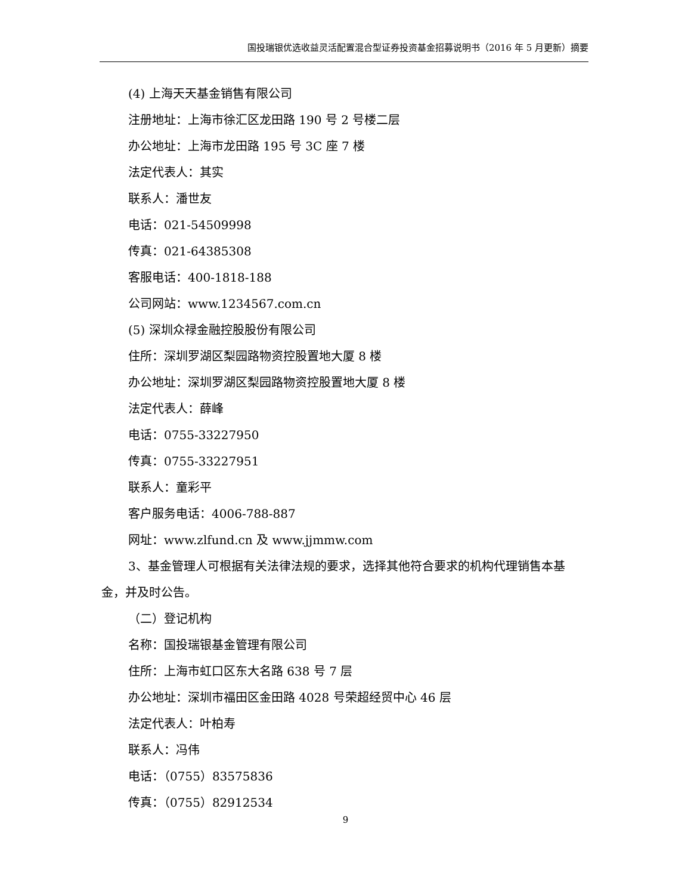国投瑞银优选收益灵活配置混合型证券投资基金招募说明书（2016 年 5 月更新）摘要
(4) 上海天天基金销售有限公司
注册地址：上海市徐汇区龙田路 190 号 2 号楼二层
办公地址：上海市龙田路 195 号 3C 座 7 楼
法定代表人：其实
联系人：潘世友
电话：021-54509998
传真：021-64385308
客服电话：400-1818-188
公司网站：www.1234567.com.cn
(5) 深圳众禄金融控股股份有限公司
住所：深圳罗湖区梨园路物资控股置地大厦 8 楼
办公地址：深圳罗湖区梨园路物资控股置地大厦 8 楼
法定代表人：薛峰
电话：0755-33227950
传真：0755-33227951
联系人：童彩平
客户服务电话：4006-788-887
网址：www.zlfund.cn 及 www.jjmmw.com
3、基金管理人可根据有关法律法规的要求，选择其他符合要求的机构代理销售本基金，并及时公告。
（二）登记机构
名称：国投瑞银基金管理有限公司
住所：上海市虹口区东大名路 638 号 7 层
办公地址：深圳市福田区金田路 4028 号荣超经贸中心 46 层
法定代表人：叶柏寿
联系人：冯伟
电话：（0755）83575836
传真：（0755）82912534
9